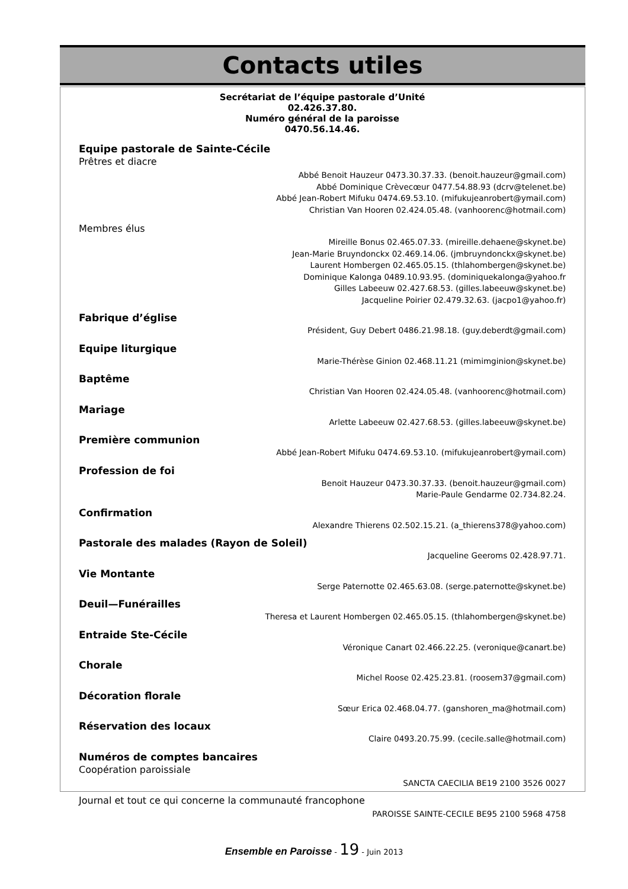Contacts utiles
Secrétariat de l’équipe pastorale d’Unité
02.426.37.80.
Numéro général de la paroisse
0470.56.14.46.
Equipe pastorale de Sainte-Cécile
Prêtres et diacre
Abbé Benoit Hauzeur 0473.30.37.33. (benoit.hauzeur@gmail.com)
Abbé Dominique Crèvecœur 0477.54.88.93 (dcrv@telenet.be)
Abbé Jean-Robert Mifuku 0474.69.53.10. (mifukujeanrobert@ymail.com)
Christian Van Hooren 02.424.05.48. (vanhoorenc@hotmail.com)
Membres élus
Mireille Bonus 02.465.07.33. (mireille.dehaene@skynet.be)
Jean-Marie Bruyndonckx 02.469.14.06. (jmbruyndonckx@skynet.be)
Laurent Hombergen 02.465.05.15. (thlahombergen@skynet.be)
Dominique Kalonga 0489.10.93.95. (dominiquekalonga@yahoo.fr
Gilles Labeeuw 02.427.68.53. (gilles.labeeuw@skynet.be)
Jacqueline Poirier 02.479.32.63. (jacpo1@yahoo.fr)
Fabrique d’église
Président, Guy Debert 0486.21.98.18. (guy.deberdt@gmail.com)
Equipe liturgique
Marie-Thérèse Ginion 02.468.11.21 (mimimginion@skynet.be)
Baptême
Christian Van Hooren 02.424.05.48. (vanhoorenc@hotmail.com)
Mariage
Arlette Labeeuw 02.427.68.53. (gilles.labeeuw@skynet.be)
Première communion
Abbé Jean-Robert Mifuku 0474.69.53.10. (mifukujeanrobert@ymail.com)
Profession de foi
Benoit Hauzeur 0473.30.37.33. (benoit.hauzeur@gmail.com)
Marie-Paule Gendarme 02.734.82.24.
Confirmation
Alexandre Thierens 02.502.15.21. (a_thierens378@yahoo.com)
Pastorale des malades (Rayon de Soleil)
Jacqueline Geeroms 02.428.97.71.
Vie Montante
Serge Paternotte 02.465.63.08. (serge.paternotte@skynet.be)
Deuil—Funérailles
Theresa et Laurent Hombergen 02.465.05.15. (thlahombergen@skynet.be)
Entraide Ste-Cécile
Véronique Canart 02.466.22.25. (veronique@canart.be)
Chorale
Michel Roose 02.425.23.81. (roosem37@gmail.com)
Décoration florale
Sœur Erica 02.468.04.77. (ganshoren_ma@hotmail.com)
Réservation des locaux
Claire 0493.20.75.99. (cecile.salle@hotmail.com)
Numéros de comptes bancaires
Coopération paroissiale
SANCTA CAECILIA BE19 2100 3526 0027
Journal et tout ce qui concerne la communauté francophone
PAROISSE SAINTE-CECILE BE95 2100 5968 4758
Ensemble en Paroisse - 19 - Juin 2013